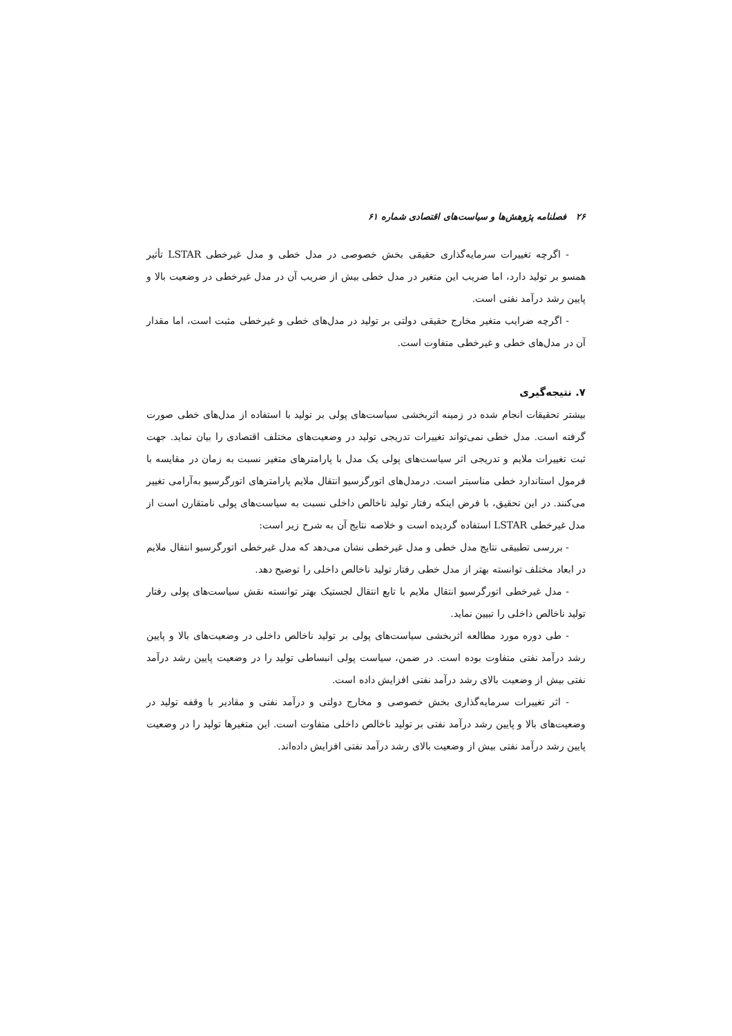۲۶ فصلنامه پژوهش‌ها و سیاست‌های اقتصادی شماره ۶۱
- اگرچه تغییرات سرمایه‌گذاری حقیقی بخش خصوصی در مدل خطی و مدل غیرخطی LSTAR تأثیر همسو بر تولید دارد، اما ضریب این متغیر در مدل خطی بیش از ضریب آن در مدل غیرخطی در وضعیت بالا و پایین رشد درآمد نفتی است.
- اگرچه ضرایب متغیر مخارج حقیقی دولتی بر تولید در مدل‌های خطی و غیرخطی مثبت است، اما مقدار آن در مدل‌های خطی و غیرخطی متفاوت است.
۷. نتیجه‌گیری
بیشتر تحقیقات انجام شده در زمینه اثربخشی سیاست‌های پولی بر تولید با استفاده از مدل‌های خطی صورت گرفته است. مدل خطی نمی‌تواند تغییرات تدریجی تولید در وضعیت‌های مختلف اقتصادی را بیان نماید. جهت ثبت تغییرات ملایم و تدریجی اثر سیاست‌های پولی یک مدل با پارامترهای متغیر نسبت به زمان در مقایسه با فرمول استاندارد خطی مناسبتر است. درمدل‌های اتورگرسیو انتقال ملایم پارامترهای اتورگرسیو به‌آرامی تغییر می‌کنند. در این تحقیق، با فرض اینکه رفتار تولید ناخالص داخلی نسبت به سیاست‌های پولی نامتقارن است از مدل غیرخطی LSTAR استفاده گردیده است و خلاصه نتایج آن به شرح زیر است:
- بررسی تطبیقی نتایج مدل خطی و مدل غیرخطی نشان می‌دهد که مدل غیرخطی اتورگرسیو انتقال ملایم در ابعاد مختلف توانسته بهتر از مدل خطی رفتار تولید ناخالص داخلی را توضیح دهد.
- مدل غیرخطی اتورگرسیو انتقال ملایم با تابع انتقال لجستیک بهتر توانسته نقش سیاست‌های پولی رفتار تولید ناخالص داخلی را تبیین نماید.
- طی دوره مورد مطالعه اثربخشی سیاست‌های پولی بر تولید ناخالص داخلی در وضعیت‌های بالا و پایین رشد درآمد نفتی متفاوت بوده است. در ضمن، سیاست پولی انبساطی تولید را در وضعیت پایین رشد درآمد نفتی بیش از وضعیت بالای رشد درآمد نفتی افزایش داده است.
- اثر تغییرات سرمایه‌گذاری بخش خصوصی و مخارج دولتی و درآمد نفتی و مقادیر با وقفه تولید در وضعیت‌های بالا و پایین رشد درآمد نفتی بر تولید ناخالص داخلی متفاوت است. این متغیرها تولید را در وضعیت پایین رشد درآمد نفتی بیش از وضعیت بالای رشد درآمد نفتی افزایش داده‌اند.